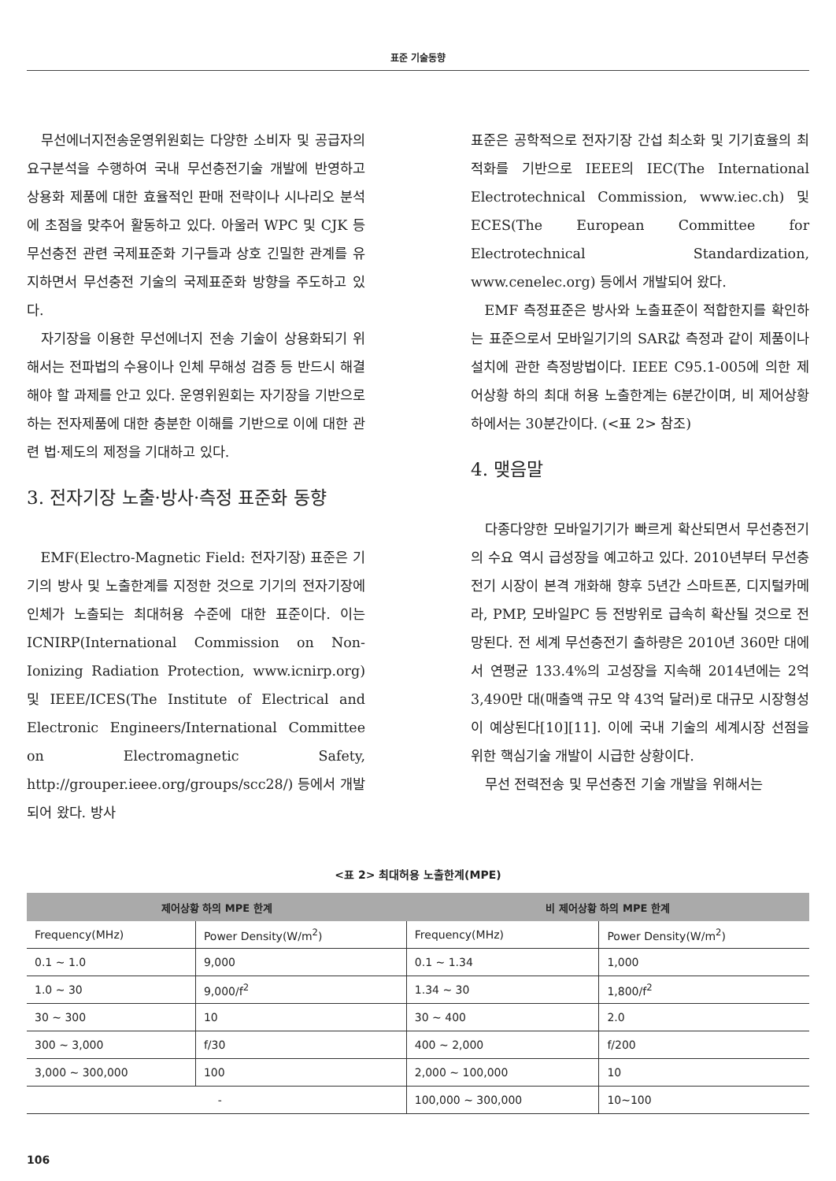표준 기술동향
무선에너지전송운영위원회는 다양한 소비자 및 공급자의 요구분석을 수행하여 국내 무선충전기술 개발에 반영하고 상용화 제품에 대한 효율적인 판매 전략이나 시나리오 분석에 초점을 맞추어 활동하고 있다. 아울러 WPC 및 CJK 등 무선충전 관련 국제표준화 기구들과 상호 긴밀한 관계를 유지하면서 무선충전 기술의 국제표준화 방향을 주도하고 있다.
자기장을 이용한 무선에너지 전송 기술이 상용화되기 위해서는 전파법의 수용이나 인체 무해성 검증 등 반드시 해결해야 할 과제를 안고 있다. 운영위원회는 자기장을 기반으로 하는 전자제품에 대한 충분한 이해를 기반으로 이에 대한 관련 법·제도의 제정을 기대하고 있다.
3. 전자기장 노출·방사·측정 표준화 동향
EMF(Electro-Magnetic Field: 전자기장) 표준은 기기의 방사 및 노출한계를 지정한 것으로 기기의 전자기장에 인체가 노출되는 최대허용 수준에 대한 표준이다. 이는 ICNIRP(International Commission on Non-Ionizing Radiation Protection, www.icnirp.org) 및 IEEE/ICES(The Institute of Electrical and Electronic Engineers/International Committee on Electromagnetic Safety, http://grouper.ieee.org/groups/scc28/) 등에서 개발되어 왔다. 방사
표준은 공학적으로 전자기장 간섭 최소화 및 기기효율의 최적화를 기반으로 IEEE의 IEC(The International Electrotechnical Commission, www.iec.ch) 및 ECES(The European Committee for Electrotechnical Standardization, www.cenelec.org) 등에서 개발되어 왔다.
EMF 측정표준은 방사와 노출표준이 적합한지를 확인하는 표준으로서 모바일기기의 SAR값 측정과 같이 제품이나 설치에 관한 측정방법이다. IEEE C95.1-005에 의한 제어상황 하의 최대 허용 노출한계는 6분간이며, 비 제어상황 하에서는 30분간이다. (<표 2> 참조)
4. 맺음말
다종다양한 모바일기기가 빠르게 확산되면서 무선충전기의 수요 역시 급성장을 예고하고 있다. 2010년부터 무선충전기 시장이 본격 개화해 향후 5년간 스마트폰, 디지털카메라, PMP, 모바일PC 등 전방위로 급속히 확산될 것으로 전망된다. 전 세계 무선충전기 출하량은 2010년 360만 대에서 연평균 133.4%의 고성장을 지속해 2014년에는 2억 3,490만 대(매출액 규모 약 43억 달러)로 대규모 시장형성이 예상된다[10][11]. 이에 국내 기술의 세계시장 선점을 위한 핵심기술 개발이 시급한 상황이다.
무선 전력전송 및 무선충전 기술 개발을 위해서는
<표 2> 최대허용 노출한계(MPE)
| 제어상황 하의 MPE 한계 | | 비 제어상황 하의 MPE 한계 | |
| --- | --- | --- | --- |
| Frequency(MHz) | Power Density(W/m<sup>2</sup>) | Frequency(MHz) | Power Density(W/m<sup>2</sup>) |
| 0.1 ~ 1.0 | 9,000 | 0.1 ~ 1.34 | 1,000 |
| 1.0 ~ 30 | 9,000/f<sup>2</sup> | 1.34 ~ 30 | 1,800/f<sup>2</sup> |
| 30 ~ 300 | 10 | 30 ~ 400 | 2.0 |
| 300 ~ 3,000 | f/30 | 400 ~ 2,000 | f/200 |
| 3,000 ~ 300,000 | 100 | 2,000 ~ 100,000 | 10 |
| - | | 100,000 ~ 300,000 | 10~100 |
106